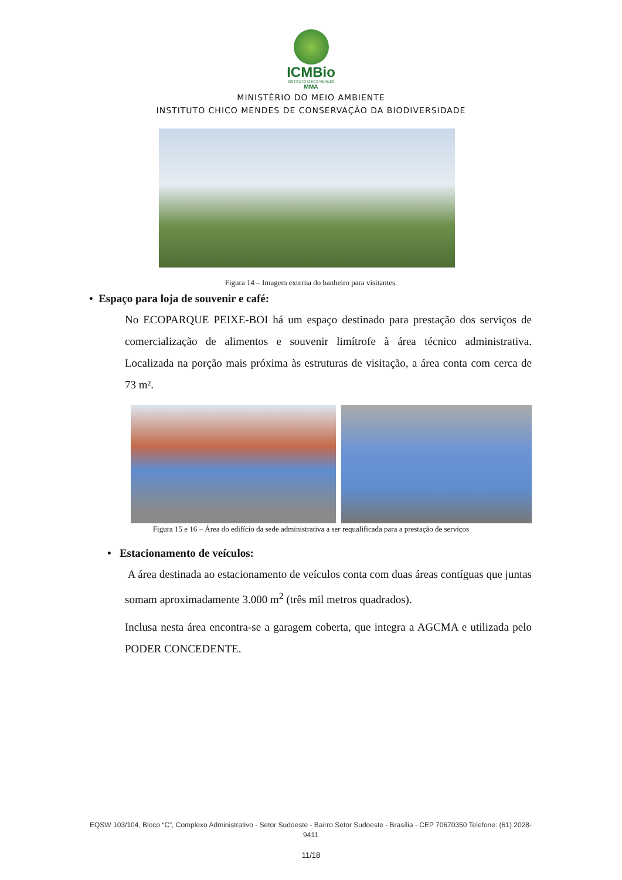ICMBio
INSTITUTO CHICO MENDES
MMA
MINISTÉRIO DO MEIO AMBIENTE
INSTITUTO CHICO MENDES DE CONSERVAÇÃO DA BIODIVERSIDADE
Figura 14 – Imagem externa do banheiro para visitantes.
• Espaço para loja de souvenir e café:
No ECOPARQUE PEIXE-BOI há um espaço destinado para prestação dos serviços de comercialização de alimentos e souvenir limítrofe à área técnico administrativa. Localizada na porção mais próxima às estruturas de visitação, a área conta com cerca de 73 m².
Figura 15 e 16 – Área do edifício da sede administrativa a ser requalificada para a prestação de serviços
• Estacionamento de veículos:
A área destinada ao estacionamento de veículos conta com duas áreas contíguas que juntas somam aproximadamente 3.000 m<sup>2</sup> (três mil metros quadrados).
Inclusa nesta área encontra-se a garagem coberta, que integra a AGCMA e utilizada pelo PODER CONCEDENTE.
EQSW 103/104, Bloco “C”, Complexo Administrativo - Setor Sudoeste - Bairro Setor Sudoeste - Brasília - CEP 70670350 Telefone: (61) 2028-9411
11/18